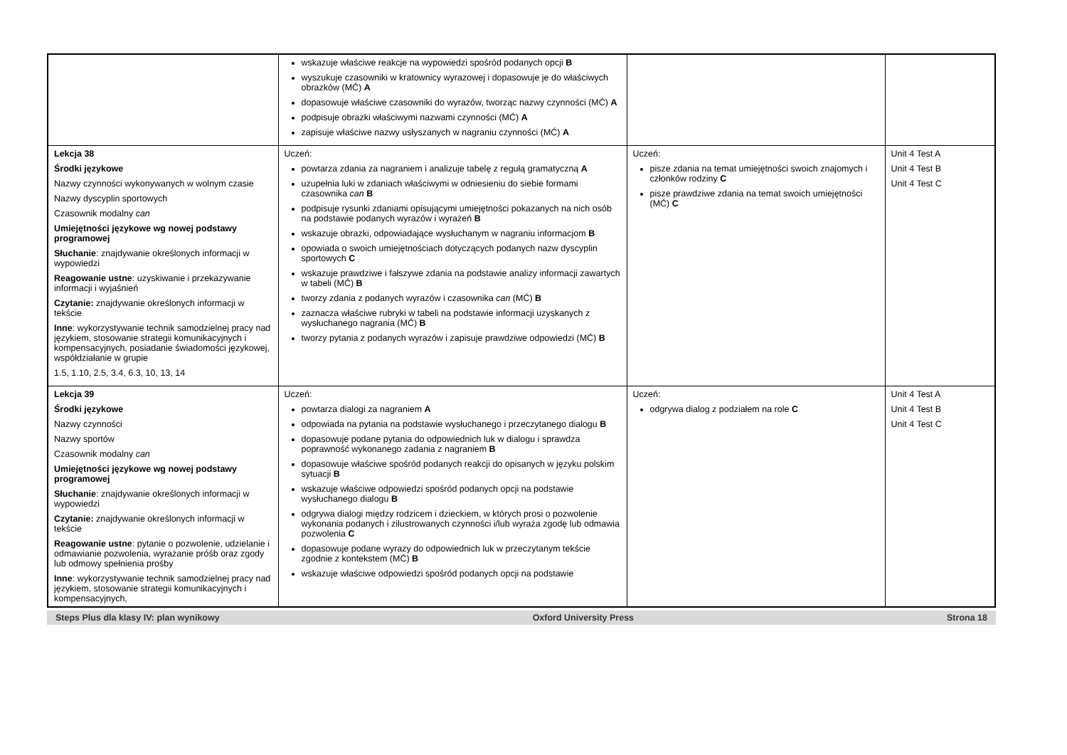| | wskazuje właściwe reakcje na wypowiedzi spośród podanych opcji B wyszukuje czasowniki w kratownicy wyrazowej i dopasowuje je do właściwych obrazków (MĆ) A dopasowuje właściwe czasowniki do wyrazów, tworząc nazwy czynności (MĆ) A podpisuje obrazki właściwymi nazwami czynności (MĆ) A zapisuje właściwe nazwy usłyszanych w nagraniu czynności (MĆ) A | | |
| Lekcja 38 Środki językowe Nazwy czynności wykonywanych w wolnym czasie Nazwy dyscyplin sportowych Czasownik modalny can Umiejętności językowe wg nowej podstawy programowej Słuchanie : znajdywanie określonych informacji w wypowiedzi Reagowanie ustne : uzyskiwanie i przekazywanie informacji i wyjaśnień Czytanie: znajdywanie określonych informacji w tekście Inne : wykorzystywanie technik samodzielnej pracy nad językiem, stosowanie strategii komunikacyjnych i kompensacyjnych, posiadanie świadomości językowej, współdziałanie w grupie 1.5, 1.10, 2.5, 3.4, 6.3, 10, 13, 14 | Uczeń: powtarza zdania za nagraniem i analizuje tabelę z regułą gramatyczną A uzupełnia luki w zdaniach właściwymi w odniesieniu do siebie formami czasownika can B podpisuje rysunki zdaniami opisującymi umiejętności pokazanych na nich osób na podstawie podanych wyrazów i wyrażeń B wskazuje obrazki, odpowiadające wysłuchanym w nagraniu informacjom B opowiada o swoich umiejętnościach dotyczących podanych nazw dyscyplin sportowych C wskazuje prawdziwe i fałszywe zdania na podstawie analizy informacji zawartych w tabeli (MĆ) B tworzy zdania z podanych wyrazów i czasownika can (MĆ) B zaznacza właściwe rubryki w tabeli na podstawie informacji uzyskanych z wysłuchanego nagrania (MĆ) B tworzy pytania z podanych wyrazów i zapisuje prawdziwe odpowiedzi (MĆ) B | Uczeń: pisze zdania na temat umiejętności swoich znajomych i członków rodziny C pisze prawdziwe zdania na temat swoich umiejętności (MĆ) C | Unit 4 Test A Unit 4 Test B Unit 4 Test C |
| Lekcja 39 Środki językowe Nazwy czynności Nazwy sportów Czasownik modalny can Umiejętności językowe wg nowej podstawy programowej Słuchanie : znajdywanie określonych informacji w wypowiedzi Czytanie: znajdywanie określonych informacji w tekście Reagowanie ustne : pytanie o pozwolenie, udzielanie i odmawianie pozwolenia, wyrażanie próśb oraz zgody lub odmowy spełnienia prośby Inne : wykorzystywanie technik samodzielnej pracy nad językiem, stosowanie strategii komunikacyjnych i kompensacyjnych, | Uczeń: powtarza dialogi za nagraniem A odpowiada na pytania na podstawie wysłuchanego i przeczytanego dialogu B dopasowuje podane pytania do odpowiednich luk w dialogu i sprawdza poprawność wykonanego zadania z nagraniem B dopasowuje właściwe spośród podanych reakcji do opisanych w języku polskim sytuacji B wskazuje właściwe odpowiedzi spośród podanych opcji na podstawie wysłuchanego dialogu B odgrywa dialogi między rodzicem i dzieckiem, w których prosi o pozwolenie wykonania podanych i zilustrowanych czynności i/lub wyraża zgodę lub odmawia pozwolenia C dopasowuje podane wyrazy do odpowiednich luk w przeczytanym tekście zgodnie z kontekstem (MĆ) B wskazuje właściwe odpowiedzi spośród podanych opcji na podstawie | Uczeń: odgrywa dialog z podziałem na role C | Unit 4 Test A Unit 4 Test B Unit 4 Test C |
Steps Plus dla klasy IV: plan wynikowy Oxford University Press Strona 18